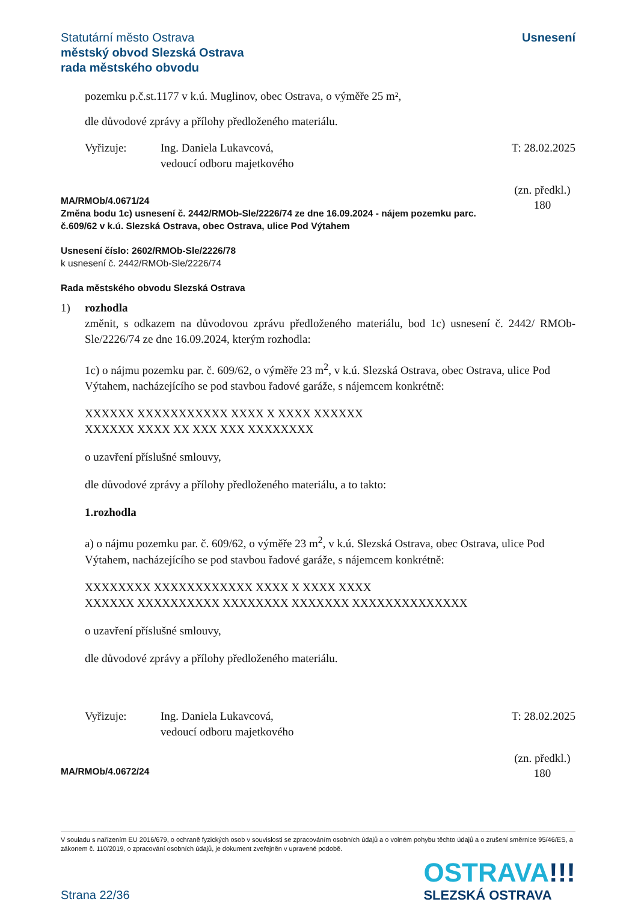Statutární město Ostrava
městský obvod Slezská Ostrava
rada městského obvodu
Usnesení
pozemku p.č.st.1177 v k.ú. Muglinov, obec Ostrava, o výměře 25 m²,
dle důvodové zprávy a přílohy předloženého materiálu.
Vyřizuje: Ing. Daniela Lukavcová,
vedoucí odboru majetkového
T: 28.02.2025
MA/RMOb/4.0671/24
Změna bodu 1c) usnesení č. 2442/RMOb-Sle/2226/74 ze dne 16.09.2024 - nájem pozemku parc. č.609/62 v k.ú. Slezská Ostrava, obec Ostrava, ulice Pod Výtahem
(zn. předkl.)
180
Usnesení číslo: 2602/RMOb-Sle/2226/78
k usnesení č. 2442/RMOb-Sle/2226/74
Rada městského obvodu Slezská Ostrava
1) rozhodla
změnit, s odkazem na důvodovou zprávu předloženého materiálu, bod 1c) usnesení č. 2442/ RMOb-Sle/2226/74 ze dne 16.09.2024, kterým rozhodla:
1c) o nájmu pozemku par. č. 609/62, o výměře 23 m<sup>2</sup>, v k.ú. Slezská Ostrava, obec Ostrava, ulice Pod Výtahem, nacházejícího se pod stavbou řadové garáže, s nájemcem konkrétně:
XXXXXX XXXXXXXXXXX XXXX X XXXX XXXXXX
XXXXXX XXXX XX XXX XXX XXXXXXXX
o uzavření příslušné smlouvy,
dle důvodové zprávy a přílohy předloženého materiálu, a to takto:
1.rozhodla
a) o nájmu pozemku par. č. 609/62, o výměře 23 m<sup>2</sup>, v k.ú. Slezská Ostrava, obec Ostrava, ulice Pod Výtahem, nacházejícího se pod stavbou řadové garáže, s nájemcem konkrétně:
XXXXXXXX XXXXXXXXXXXX XXXX X XXXX XXXX
XXXXXX XXXXXXXXXX XXXXXXXX XXXXXXX XXXXXXXXXXXXXX
o uzavření příslušné smlouvy,
dle důvodové zprávy a přílohy předloženého materiálu.
Vyřizuje: Ing. Daniela Lukavcová,
vedoucí odboru majetkového
T: 28.02.2025
MA/RMOb/4.0672/24
(zn. předkl.)
180
V souladu s nařízením EU 2016/679, o ochraně fyzických osob v souvislosti se zpracováním osobních údajů a o volném pohybu těchto údajů a o zrušení směrnice 95/46/ES, a zákonem č. 110/2019, o zpracování osobních údajů, je dokument zveřejněn v upravené podobě.
Strana 22/36
OSTRAVA!!!
SLEZSKÁ OSTRAVA